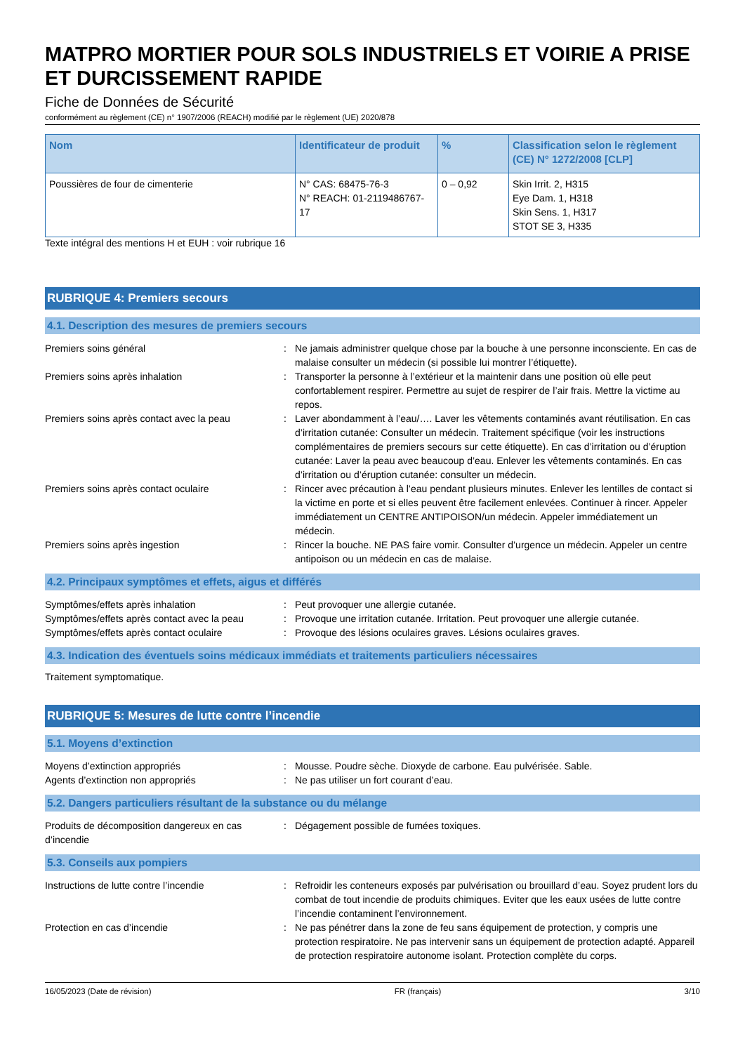MATPRO MORTIER POUR SOLS INDUSTRIELS ET VOIRIE A PRISE ET DURCISSEMENT RAPIDE
Fiche de Données de Sécurité
conformément au règlement (CE) n° 1907/2006 (REACH) modifié par le règlement (UE) 2020/878
| Nom | Identificateur de produit | % | Classification selon le règlement (CE) N° 1272/2008 [CLP] |
| --- | --- | --- | --- |
| Poussières de four de cimenterie | N° CAS: 68475-76-3 N° REACH: 01-2119486767-17 | 0 – 0,92 | Skin Irrit. 2, H315 Eye Dam. 1, H318 Skin Sens. 1, H317 STOT SE 3, H335 |
Texte intégral des mentions H et EUH : voir rubrique 16
RUBRIQUE 4: Premiers secours
4.1. Description des mesures de premiers secours
Premiers soins général : Ne jamais administrer quelque chose par la bouche à une personne inconsciente. En cas de malaise consulter un médecin (si possible lui montrer l’étiquette).
Premiers soins après inhalation : Transporter la personne à l’extérieur et la maintenir dans une position où elle peut confortablement respirer. Permettre au sujet de respirer de l’air frais. Mettre la victime au repos.
Premiers soins après contact avec la peau
: Laver abondamment à l’eau/…. Laver les vêtements contaminés avant réutilisation. En cas d’irritation cutanée: Consulter un médecin. Traitement spécifique (voir les instructions complémentaires de premiers secours sur cette étiquette). En cas d’irritation ou d’éruption cutanée: Laver la peau avec beaucoup d’eau. Enlever les vêtements contaminés. En cas d’irritation ou d’éruption cutanée: consulter un médecin.
Premiers soins après contact oculaire : Rincer avec précaution à l’eau pendant plusieurs minutes. Enlever les lentilles de contact si la victime en porte et si elles peuvent être facilement enlevées. Continuer à rincer. Appeler immédiatement un CENTRE ANTIPOISON/un médecin. Appeler immédiatement un médecin.
Premiers soins après ingestion : Rincer la bouche. NE PAS faire vomir. Consulter d’urgence un médecin. Appeler un centre antipoison ou un médecin en cas de malaise.
4.2. Principaux symptômes et effets, aigus et différés
Symptômes/effets après inhalation : Peut provoquer une allergie cutanée.
Symptômes/effets après contact avec la peau
: Provoque une irritation cutanée. Irritation. Peut provoquer une allergie cutanée.
Symptômes/effets après contact oculaire : Provoque des lésions oculaires graves. Lésions oculaires graves.
4.3. Indication des éventuels soins médicaux immédiats et traitements particuliers nécessaires
Traitement symptomatique.
RUBRIQUE 5: Mesures de lutte contre l’incendie
5.1. Moyens d’extinction
Moyens d’extinction appropriés : Mousse. Poudre sèche. Dioxyde de carbone. Eau pulvérisée. Sable.
Agents d’extinction non appropriés : Ne pas utiliser un fort courant d’eau.
5.2. Dangers particuliers résultant de la substance ou du mélange
Produits de décomposition dangereux en cas d’incendie
: Dégagement possible de fumées toxiques.
5.3. Conseils aux pompiers
Instructions de lutte contre l’incendie : Refroidir les conteneurs exposés par pulvérisation ou brouillard d’eau. Soyez prudent lors du combat de tout incendie de produits chimiques. Eviter que les eaux usées de lutte contre l’incendie contaminent l’environnement.
Protection en cas d’incendie : Ne pas pénétrer dans la zone de feu sans équipement de protection, y compris une protection respiratoire. Ne pas intervenir sans un équipement de protection adapté. Appareil de protection respiratoire autonome isolant. Protection complète du corps.
16/05/2023 (Date de révision) FR (français) 3/10